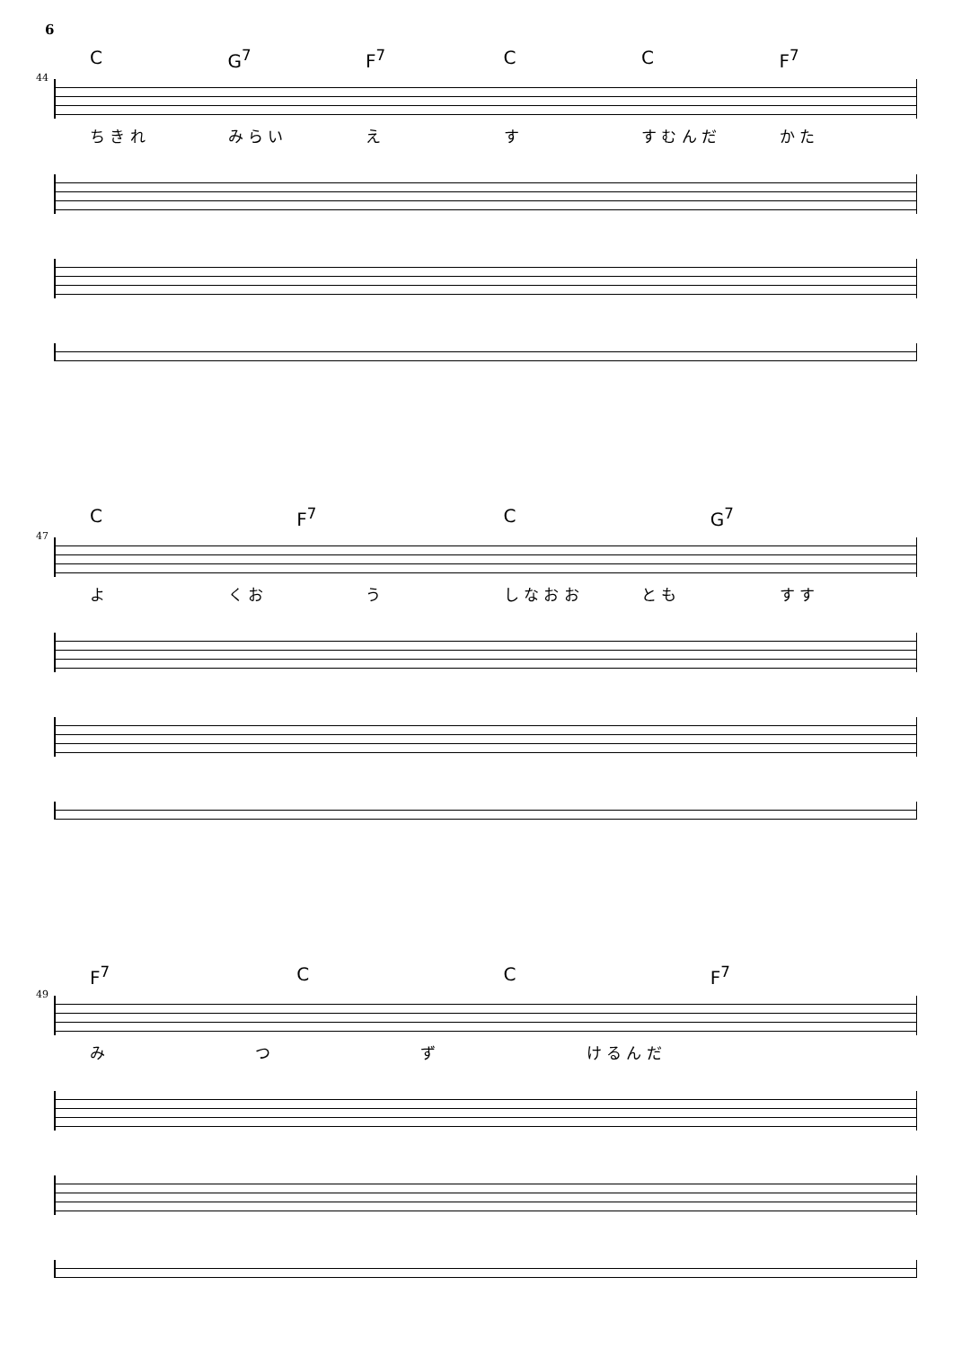6
44
C G<sup>7</sup> F<sup>7</sup> C C F<sup>7</sup>
ち き れ み ら い え す す む ん だ か た
47
C F<sup>7</sup> C G<sup>7</sup>
よ く お う し な お お と も す す
49
F<sup>7</sup> C C F<sup>7</sup>
み つ ず け る ん だ